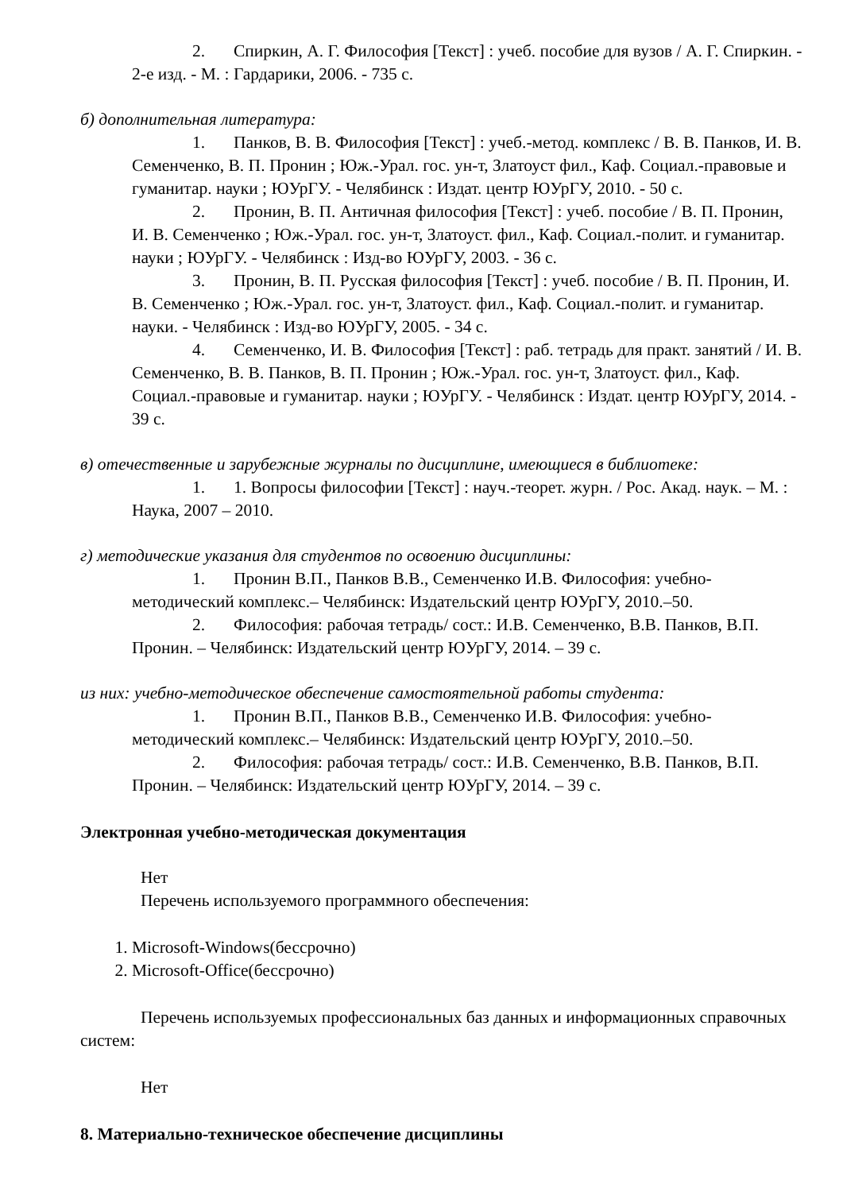2. Спиркин, А. Г. Философия [Текст] : учеб. пособие для вузов / А. Г. Спиркин. - 2-е изд. - М. : Гардарики, 2006. - 735 с.
б) дополнительная литература:
1. Панков, В. В. Философия [Текст] : учеб.-метод. комплекс / В. В. Панков, И. В. Семенченко, В. П. Пронин ; Юж.-Урал. гос. ун-т, Златоуст фил., Каф. Социал.-правовые и гуманитар. науки ; ЮУрГУ. - Челябинск : Издат. центр ЮУрГУ, 2010. - 50 с.
2. Пронин, В. П. Античная философия [Текст] : учеб. пособие / В. П. Пронин, И. В. Семенченко ; Юж.-Урал. гос. ун-т, Златоуст. фил., Каф. Социал.-полит. и гуманитар. науки ; ЮУрГУ. - Челябинск : Изд-во ЮУрГУ, 2003. - 36 с.
3. Пронин, В. П. Русская философия [Текст] : учеб. пособие / В. П. Пронин, И. В. Семенченко ; Юж.-Урал. гос. ун-т, Златоуст. фил., Каф. Социал.-полит. и гуманитар. науки. - Челябинск : Изд-во ЮУрГУ, 2005. - 34 с.
4. Семенченко, И. В. Философия [Текст] : раб. тетрадь для практ. занятий / И. В. Семенченко, В. В. Панков, В. П. Пронин ; Юж.-Урал. гос. ун-т, Златоуст. фил., Каф. Социал.-правовые и гуманитар. науки ; ЮУрГУ. - Челябинск : Издат. центр ЮУрГУ, 2014. - 39 с.
в) отечественные и зарубежные журналы по дисциплине, имеющиеся в библиотеке:
1. 1. Вопросы философии [Текст] : науч.-теорет. журн. / Рос. Акад. наук. – М. : Наука, 2007 – 2010.
г) методические указания для студентов по освоению дисциплины:
1. Пронин В.П., Панков В.В., Семенченко И.В. Философия: учебно-методический комплекс.– Челябинск: Издательский центр ЮУрГУ, 2010.–50.
2. Философия: рабочая тетрадь/ сост.: И.В. Семенченко, В.В. Панков, В.П. Пронин. – Челябинск: Издательский центр ЮУрГУ, 2014. – 39 с.
из них: учебно-методическое обеспечение самостоятельной работы студента:
1. Пронин В.П., Панков В.В., Семенченко И.В. Философия: учебно-методический комплекс.– Челябинск: Издательский центр ЮУрГУ, 2010.–50.
2. Философия: рабочая тетрадь/ сост.: И.В. Семенченко, В.В. Панков, В.П. Пронин. – Челябинск: Издательский центр ЮУрГУ, 2014. – 39 с.
Электронная учебно-методическая документация
Нет
Перечень используемого программного обеспечения:
1. Microsoft-Windows(бессрочно)
2. Microsoft-Office(бессрочно)
Перечень используемых профессиональных баз данных и информационных справочных систем:
Нет
8. Материально-техническое обеспечение дисциплины